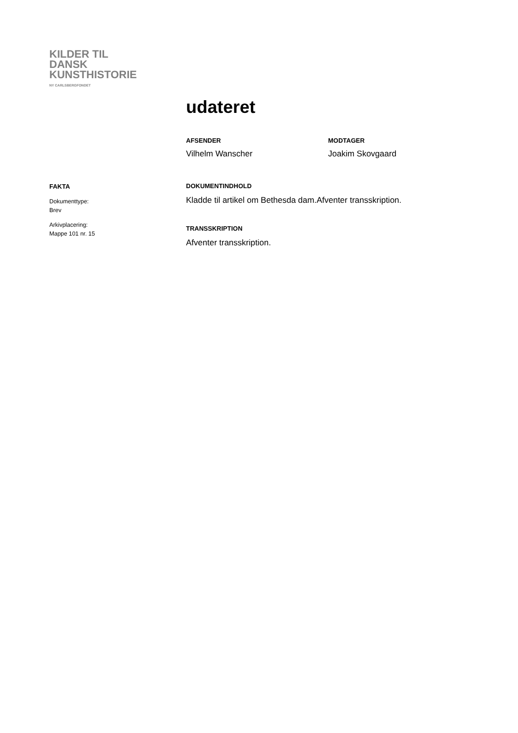KILDER TIL
DANSK
KUNSTHISTORIE
NY CARLSBERGFONDET
udateret
AFSENDER
Vilhelm Wanscher
MODTAGER
Joakim Skovgaard
FAKTA
Dokumenttype:
Brev
Arkivplacering:
Mappe 101 nr. 15
DOKUMENTINDHOLD
Kladde til artikel om Bethesda dam.Afventer transskription.
TRANSSKRIPTION
Afventer transskription.